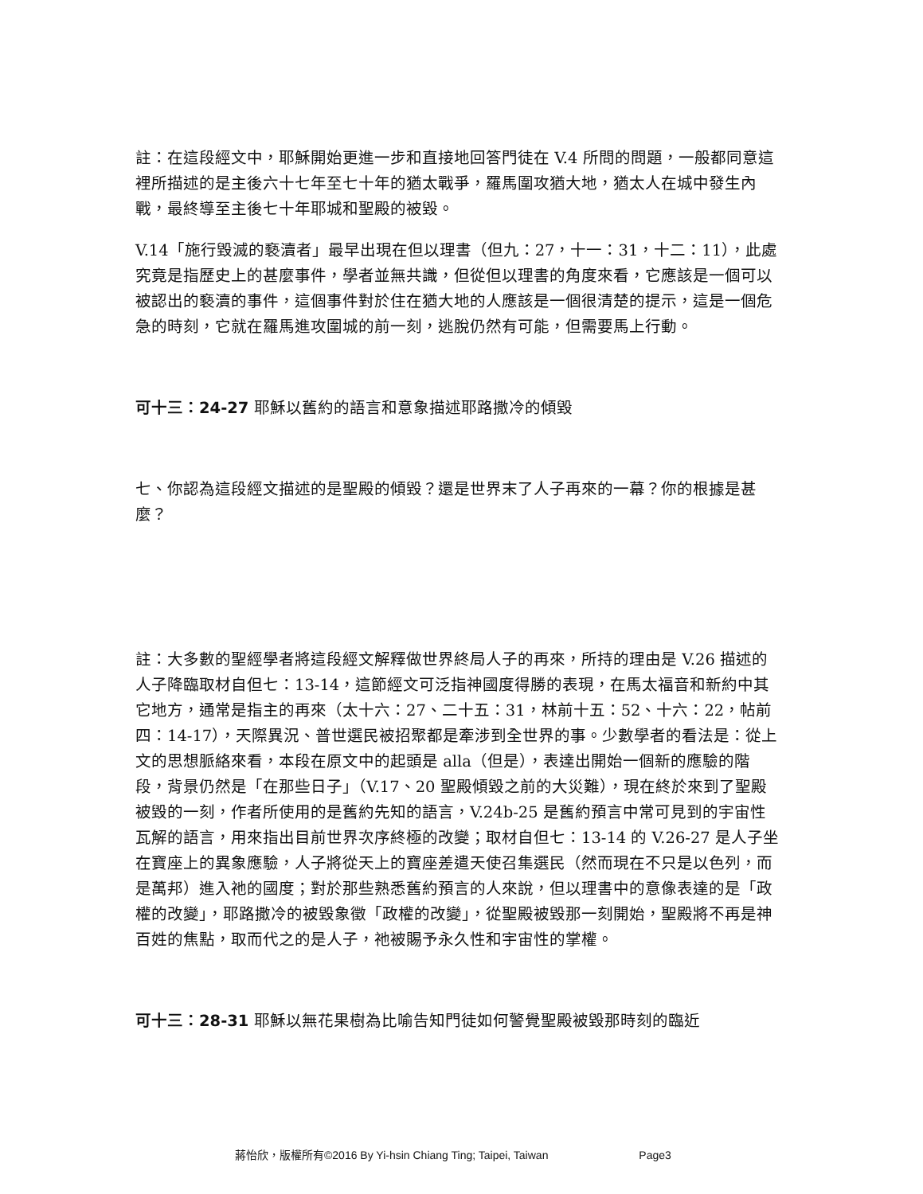註：在這段經文中，耶穌開始更進一步和直接地回答門徒在 V.4 所問的問題，一般都同意這裡所描述的是主後六十七年至七十年的猶太戰爭，羅馬圍攻猶大地，猶太人在城中發生內戰，最終導至主後七十年耶城和聖殿的被毀。
V.14「施行毀滅的褻瀆者」最早出現在但以理書（但九：27，十一：31，十二：11），此處究竟是指歷史上的甚麼事件，學者並無共識，但從但以理書的角度來看，它應該是一個可以被認出的褻瀆的事件，這個事件對於住在猶大地的人應該是一個很清楚的提示，這是一個危急的時刻，它就在羅馬進攻圍城的前一刻，逃脫仍然有可能，但需要馬上行動。
可十三：24-27 耶穌以舊約的語言和意象描述耶路撒冷的傾毀
七、你認為這段經文描述的是聖殿的傾毀？還是世界末了人子再來的一幕？你的根據是甚麼？
註：大多數的聖經學者將這段經文解釋做世界終局人子的再來，所持的理由是 V.26 描述的人子降臨取材自但七：13-14，這節經文可泛指神國度得勝的表現，在馬太福音和新約中其它地方，通常是指主的再來（太十六：27、二十五：31，林前十五：52、十六：22，帖前四：14-17），天際異況、普世選民被招聚都是牽涉到全世界的事。少數學者的看法是：從上文的思想脈絡來看，本段在原文中的起頭是 alla（但是），表達出開始一個新的應驗的階段，背景仍然是「在那些日子」（V.17、20 聖殿傾毀之前的大災難），現在終於來到了聖殿被毀的一刻，作者所使用的是舊約先知的語言，V.24b-25 是舊約預言中常可見到的宇宙性瓦解的語言，用來指出目前世界次序終極的改變；取材自但七：13-14 的 V.26-27 是人子坐在寶座上的異象應驗，人子將從天上的寶座差遣天使召集選民（然而現在不只是以色列，而是萬邦）進入祂的國度；對於那些熟悉舊約預言的人來說，但以理書中的意像表達的是「政權的改變」，耶路撒冷的被毀象徵「政權的改變」，從聖殿被毀那一刻開始，聖殿將不再是神百姓的焦點，取而代之的是人子，祂被賜予永久性和宇宙性的掌權。
可十三：28-31 耶穌以無花果樹為比喻告知門徒如何警覺聖殿被毀那時刻的臨近
蔣怡欣，版權所有©2016 By Yi-hsin Chiang Ting; Taipei, Taiwan Page3